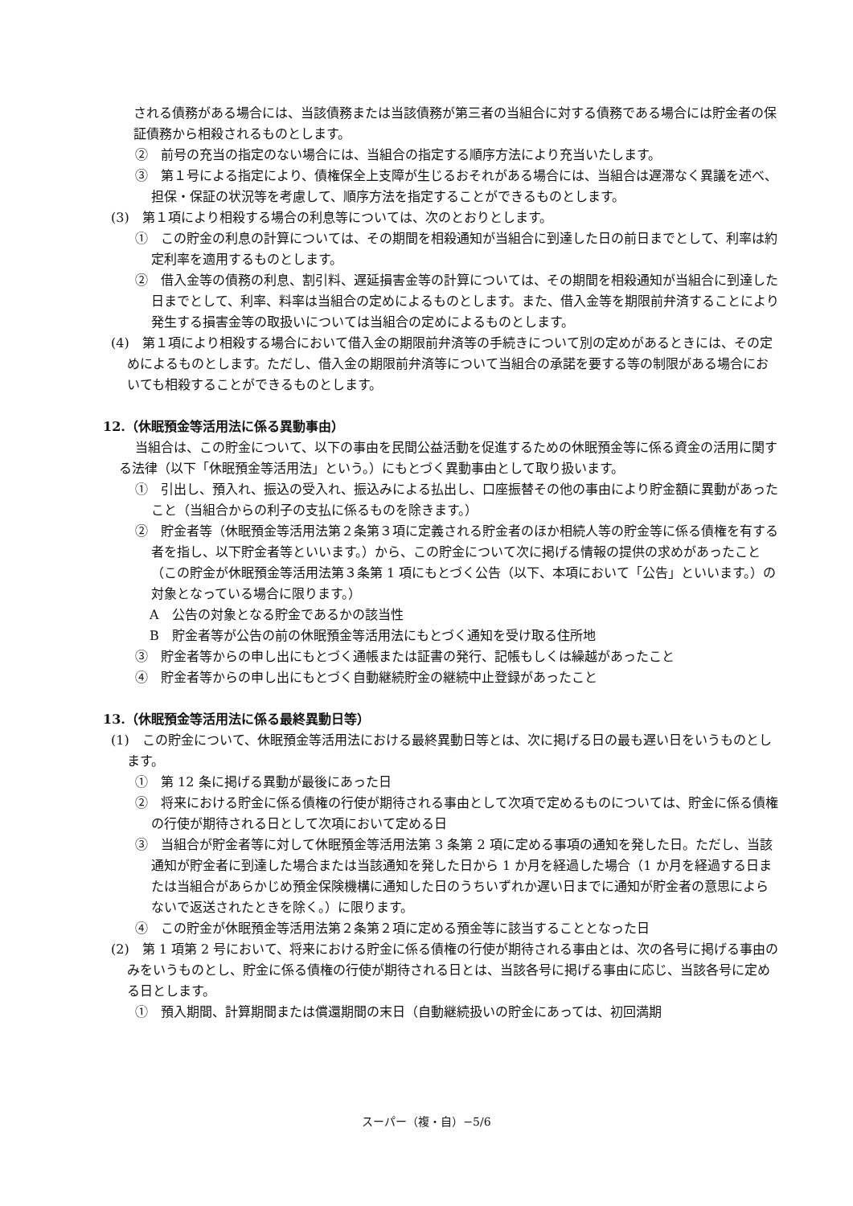される債務がある場合には、当該債務または当該債務が第三者の当組合に対する債務である場合には貯金者の保証債務から相殺されるものとします。
②　前号の充当の指定のない場合には、当組合の指定する順序方法により充当いたします。
③　第１号による指定により、債権保全上支障が生じるおそれがある場合には、当組合は遅滞なく異議を述べ、担保・保証の状況等を考慮して、順序方法を指定することができるものとします。
(3)　第１項により相殺する場合の利息等については、次のとおりとします。
①　この貯金の利息の計算については、その期間を相殺通知が当組合に到達した日の前日までとして、利率は約定利率を適用するものとします。
②　借入金等の債務の利息、割引料、遅延損害金等の計算については、その期間を相殺通知が当組合に到達した日までとして、利率、料率は当組合の定めによるものとします。また、借入金等を期限前弁済することにより発生する損害金等の取扱いについては当組合の定めによるものとします。
(4)　第１項により相殺する場合において借入金の期限前弁済等の手続きについて別の定めがあるときには、その定めによるものとします。ただし、借入金の期限前弁済等について当組合の承諾を要する等の制限がある場合においても相殺することができるものとします。
12.（休眠預金等活用法に係る異動事由）
当組合は、この貯金について、以下の事由を民間公益活動を促進するための休眠預金等に係る資金の活用に関する法律（以下「休眠預金等活用法」という。）にもとづく異動事由として取り扱います。
①　引出し、預入れ、振込の受入れ、振込みによる払出し、口座振替その他の事由により貯金額に異動があったこと（当組合からの利子の支払に係るものを除きます。）
②　貯金者等（休眠預金等活用法第２条第３項に定義される貯金者のほか相続人等の貯金等に係る債権を有する者を指し、以下貯金者等といいます。）から、この貯金について次に掲げる情報の提供の求めがあったこと（この貯金が休眠預金等活用法第３条第 1 項にもとづく公告（以下、本項において「公告」といいます。）の対象となっている場合に限ります。）
A　公告の対象となる貯金であるかの該当性
B　貯金者等が公告の前の休眠預金等活用法にもとづく通知を受け取る住所地
③　貯金者等からの申し出にもとづく通帳または証書の発行、記帳もしくは繰越があったこと
④　貯金者等からの申し出にもとづく自動継続貯金の継続中止登録があったこと
13.（休眠預金等活用法に係る最終異動日等）
(1)　この貯金について、休眠預金等活用法における最終異動日等とは、次に掲げる日の最も遅い日をいうものとします。
①　第 12 条に掲げる異動が最後にあった日
②　将来における貯金に係る債権の行使が期待される事由として次項で定めるものについては、貯金に係る債権の行使が期待される日として次項において定める日
③　当組合が貯金者等に対して休眠預金等活用法第 3 条第 2 項に定める事項の通知を発した日。ただし、当該通知が貯金者に到達した場合または当該通知を発した日から 1 か月を経過した場合（1 か月を経過する日または当組合があらかじめ預金保険機構に通知した日のうちいずれか遅い日までに通知が貯金者の意思によらないで返送されたときを除く。）に限ります。
④　この貯金が休眠預金等活用法第２条第２項に定める預金等に該当することとなった日
(2)　第 1 項第 2 号において、将来における貯金に係る債権の行使が期待される事由とは、次の各号に掲げる事由のみをいうものとし、貯金に係る債権の行使が期待される日とは、当該各号に掲げる事由に応じ、当該各号に定める日とします。
①　預入期間、計算期間または償還期間の末日（自動継続扱いの貯金にあっては、初回満期
スーパー（複・自）−5/6